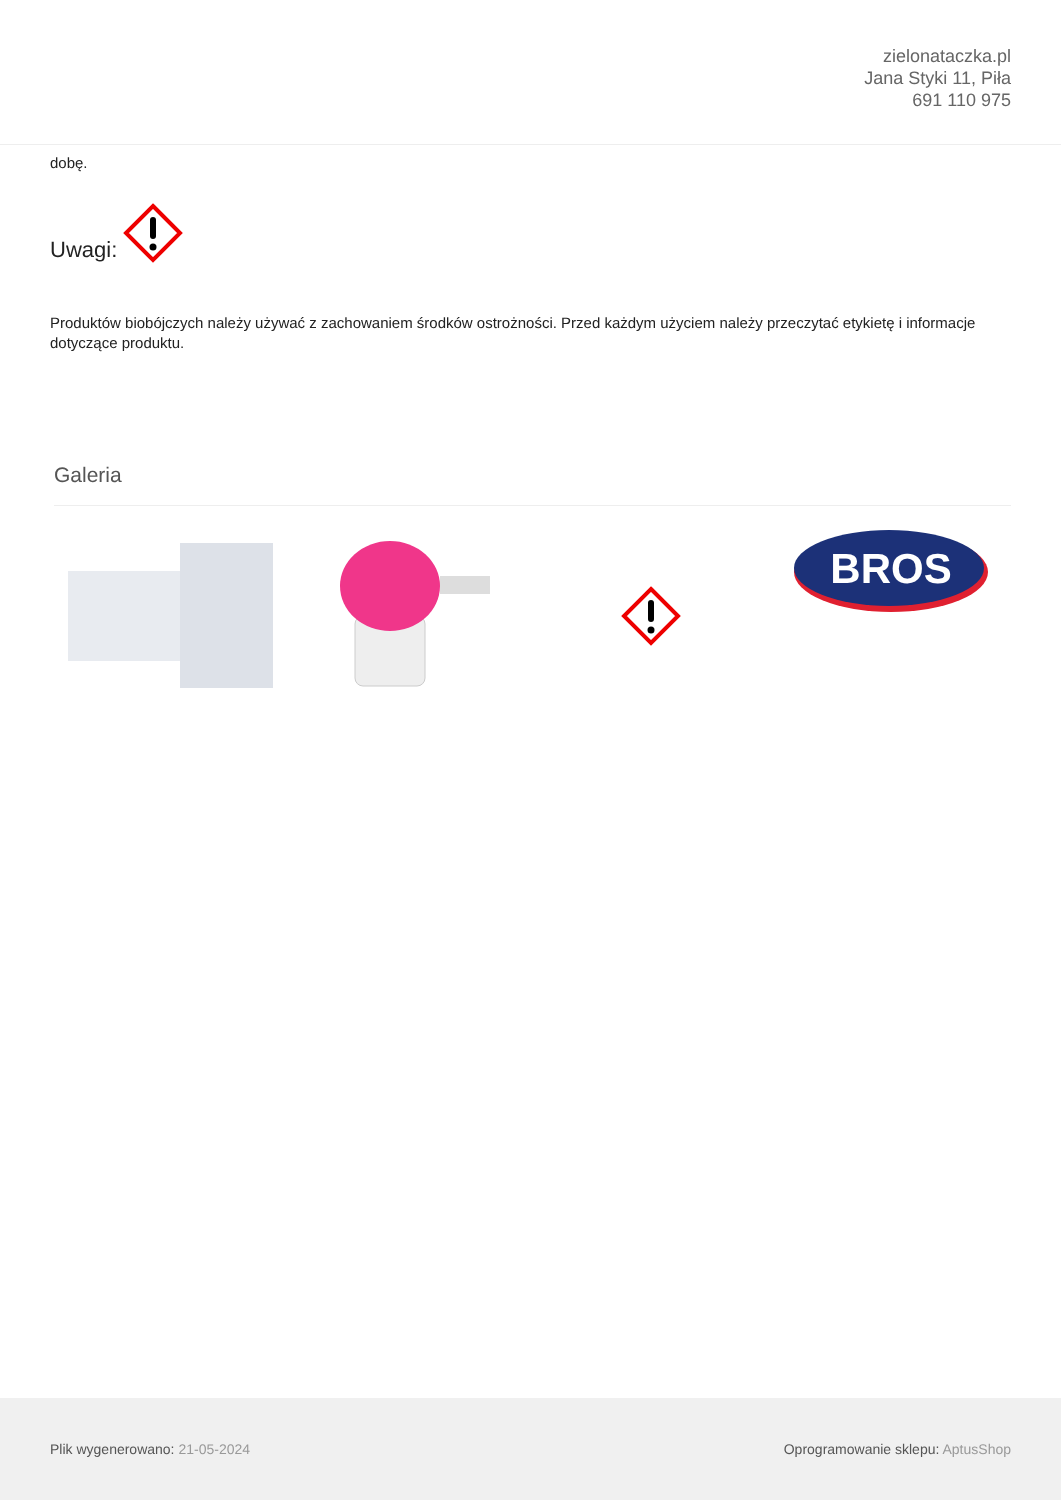zielonataczka.pl
Jana Styki 11, Piła
691 110 975
dobę.
Uwagi:
Produktów biobójczych należy używać z zachowaniem środków ostrożności. Przed każdym użyciem należy przeczytać etykietę i informacje dotyczące produktu.
Galeria
BROS
Plik wygenerowano: 21-05-2024
Oprogramowanie sklepu: AptusShop